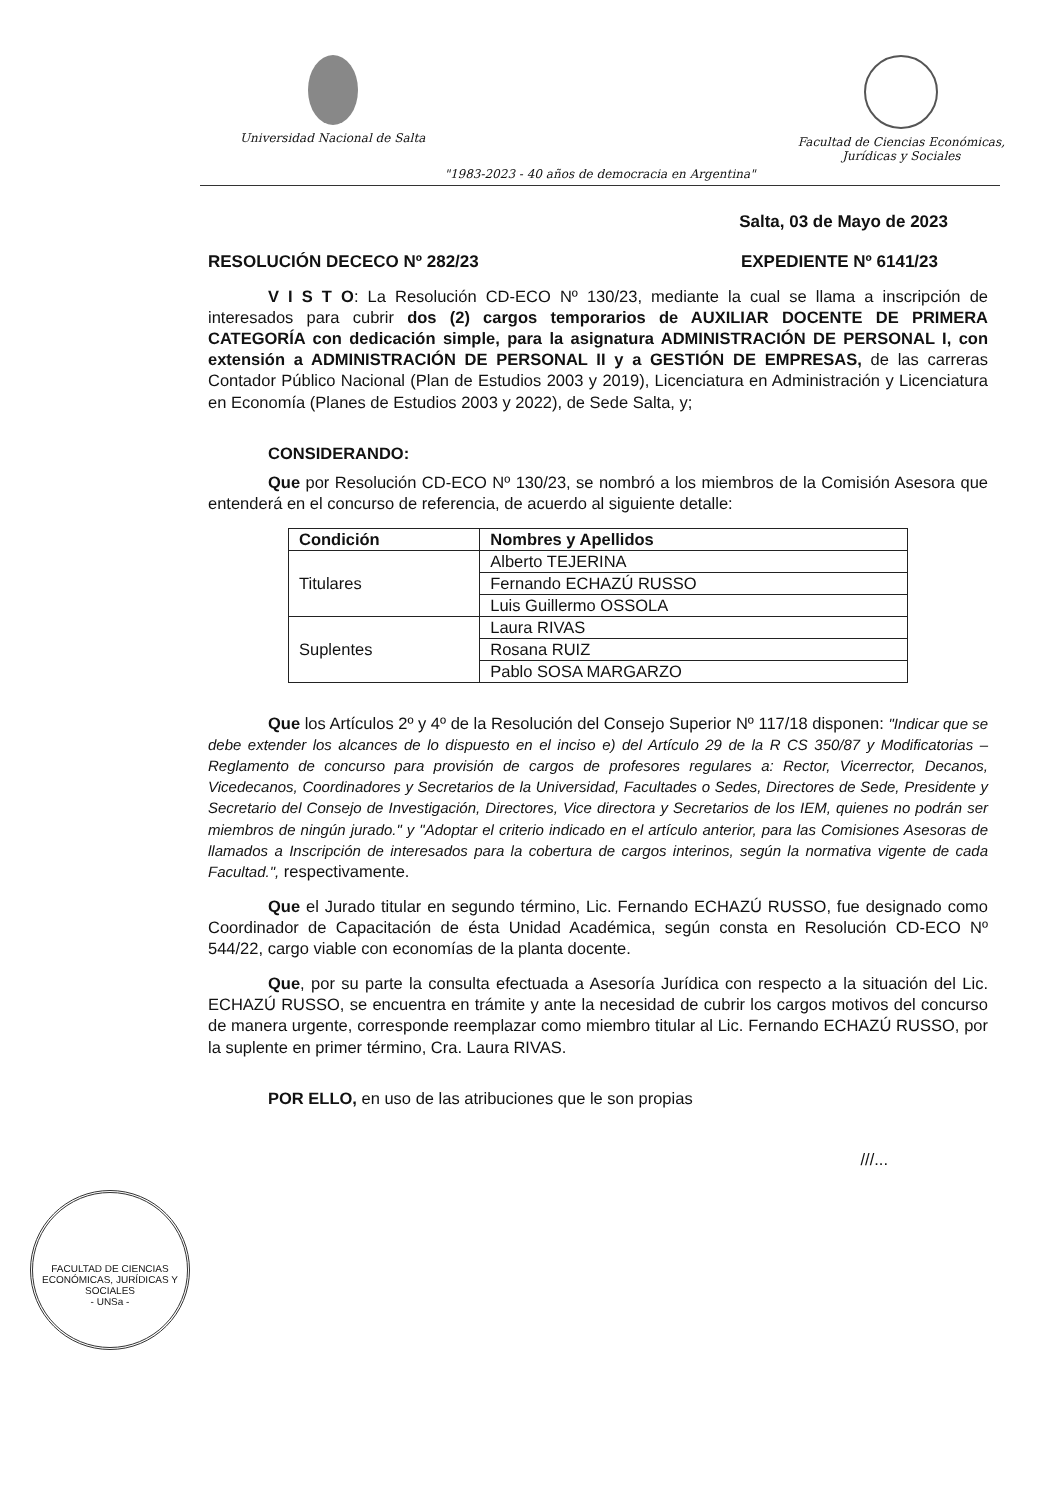Universidad Nacional de Salta Facultad de Ciencias Económicas,
Jurídicas y Sociales
"1983-2023 - 40 años de democracia en Argentina"
Salta, 03 de Mayo de 2023
RESOLUCIÓN DECECO Nº 282/23 EXPEDIENTE Nº 6141/23
V I S T O: La Resolución CD-ECO Nº 130/23, mediante la cual se llama a inscripción de interesados para cubrir dos (2) cargos temporarios de AUXILIAR DOCENTE DE PRIMERA CATEGORÍA con dedicación simple, para la asignatura ADMINISTRACIÓN DE PERSONAL I, con extensión a ADMINISTRACIÓN DE PERSONAL II y a GESTIÓN DE EMPRESAS, de las carreras Contador Público Nacional (Plan de Estudios 2003 y 2019), Licenciatura en Administración y Licenciatura en Economía (Planes de Estudios 2003 y 2022), de Sede Salta, y;
CONSIDERANDO:
Que por Resolución CD-ECO Nº 130/23, se nombró a los miembros de la Comisión Asesora que entenderá en el concurso de referencia, de acuerdo al siguiente detalle:
| Condición | Nombres y Apellidos |
| --- | --- |
| Titulares | Alberto TEJERINA |
| | Fernando ECHAZÚ RUSSO |
| | Luis Guillermo OSSOLA |
| Suplentes | Laura RIVAS |
| | Rosana RUIZ |
| | Pablo SOSA MARGARZO |
Que los Artículos 2º y 4º de la Resolución del Consejo Superior Nº 117/18 disponen: "Indicar que se debe extender los alcances de lo dispuesto en el inciso e) del Artículo 29 de la R CS 350/87 y Modificatorias – Reglamento de concurso para provisión de cargos de profesores regulares a: Rector, Vicerrector, Decanos, Vicedecanos, Coordinadores y Secretarios de la Universidad, Facultades o Sedes, Directores de Sede, Presidente y Secretario del Consejo de Investigación, Directores, Vice directora y Secretarios de los IEM, quienes no podrán ser miembros de ningún jurado." y "Adoptar el criterio indicado en el artículo anterior, para las Comisiones Asesoras de llamados a Inscripción de interesados para la cobertura de cargos interinos, según la normativa vigente de cada Facultad.", respectivamente.
Que el Jurado titular en segundo término, Lic. Fernando ECHAZÚ RUSSO, fue designado como Coordinador de Capacitación de ésta Unidad Académica, según consta en Resolución CD-ECO Nº 544/22, cargo viable con economías de la planta docente.
Que, por su parte la consulta efectuada a Asesoría Jurídica con respecto a la situación del Lic. ECHAZÚ RUSSO, se encuentra en trámite y ante la necesidad de cubrir los cargos motivos del concurso de manera urgente, corresponde reemplazar como miembro titular al Lic. Fernando ECHAZÚ RUSSO, por la suplente en primer término, Cra. Laura RIVAS.
POR ELLO, en uso de las atribuciones que le son propias
///...
FACULTAD DE CIENCIAS ECONÓMICAS, JURÍDICAS Y SOCIALES
- UNSa -